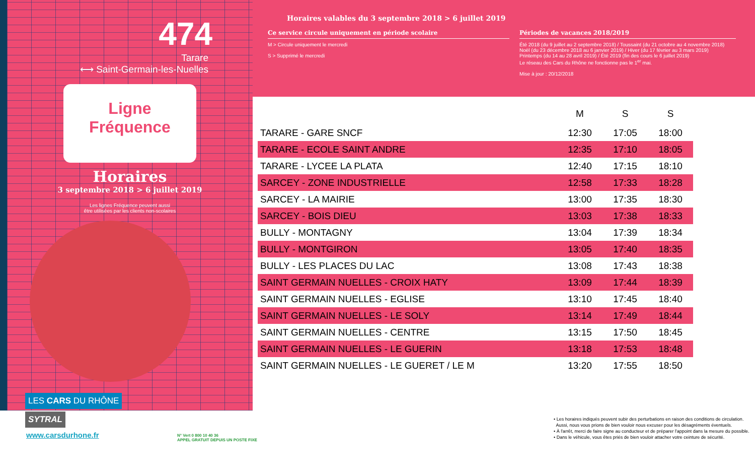474
Tarare
⟷ Saint-Germain-les-Nuelles
Ligne
Fréquence
Horaires
3 septembre 2018 > 6 juillet 2019
Les lignes Fréquence peuvent aussi
être utilisées par les clients non-scolaires
LES CARS DU RHÔNE
SYTRAL
www.carsdurhone.fr
N° Vert 0 800 10 40 36
APPEL GRATUIT DEPUIS UN POSTE FIXE
Horaires valables du 3 septembre 2018 > 6 juillet 2019
Ce service circule uniquement en période scolaire
M > Circule uniquement le mercredi
S > Supprimé le mercredi
Périodes de vacances 2018/2019
Été 2018 (du 9 juillet au 2 septembre 2018) / Toussaint (du 21 octobre au 4 novembre 2018)
Noël (du 23 décembre 2018 au 6 janvier 2019) / Hiver (du 17 février au 3 mars 2019)
Printemps (du 14 au 28 avril 2019) / Été 2019 (fin des cours le 6 juillet 2019)
Le réseau des Cars du Rhône ne fonctionne pas le 1<sup>er</sup> mai.
Mise à jour : 20/12/2018
| | M | S | S |
| --- | --- | --- | --- |
| TARARE - GARE SNCF | 12:30 | 17:05 | 18:00 |
| TARARE - ECOLE SAINT ANDRE | 12:35 | 17:10 | 18:05 |
| TARARE - LYCEE LA PLATA | 12:40 | 17:15 | 18:10 |
| SARCEY - ZONE INDUSTRIELLE | 12:58 | 17:33 | 18:28 |
| SARCEY - LA MAIRIE | 13:00 | 17:35 | 18:30 |
| SARCEY - BOIS DIEU | 13:03 | 17:38 | 18:33 |
| BULLY - MONTAGNY | 13:04 | 17:39 | 18:34 |
| BULLY - MONTGIRON | 13:05 | 17:40 | 18:35 |
| BULLY - LES PLACES DU LAC | 13:08 | 17:43 | 18:38 |
| SAINT GERMAIN NUELLES - CROIX HATY | 13:09 | 17:44 | 18:39 |
| SAINT GERMAIN NUELLES - EGLISE | 13:10 | 17:45 | 18:40 |
| SAINT GERMAIN NUELLES - LE SOLY | 13:14 | 17:49 | 18:44 |
| SAINT GERMAIN NUELLES - CENTRE | 13:15 | 17:50 | 18:45 |
| SAINT GERMAIN NUELLES - LE GUERIN | 13:18 | 17:53 | 18:48 |
| SAINT GERMAIN NUELLES - LE GUERET / LE M | 13:20 | 17:55 | 18:50 |
• Les horaires indiqués peuvent subir des perturbations en raison des conditions de circulation.
Aussi, nous vous prions de bien vouloir nous excuser pour les désagréments éventuels.
• À l'arrêt, merci de faire signe au conducteur et de préparer l'appoint dans la mesure du possible.
• Dans le véhicule, vous êtes priés de bien vouloir attacher votre ceinture de sécurité.